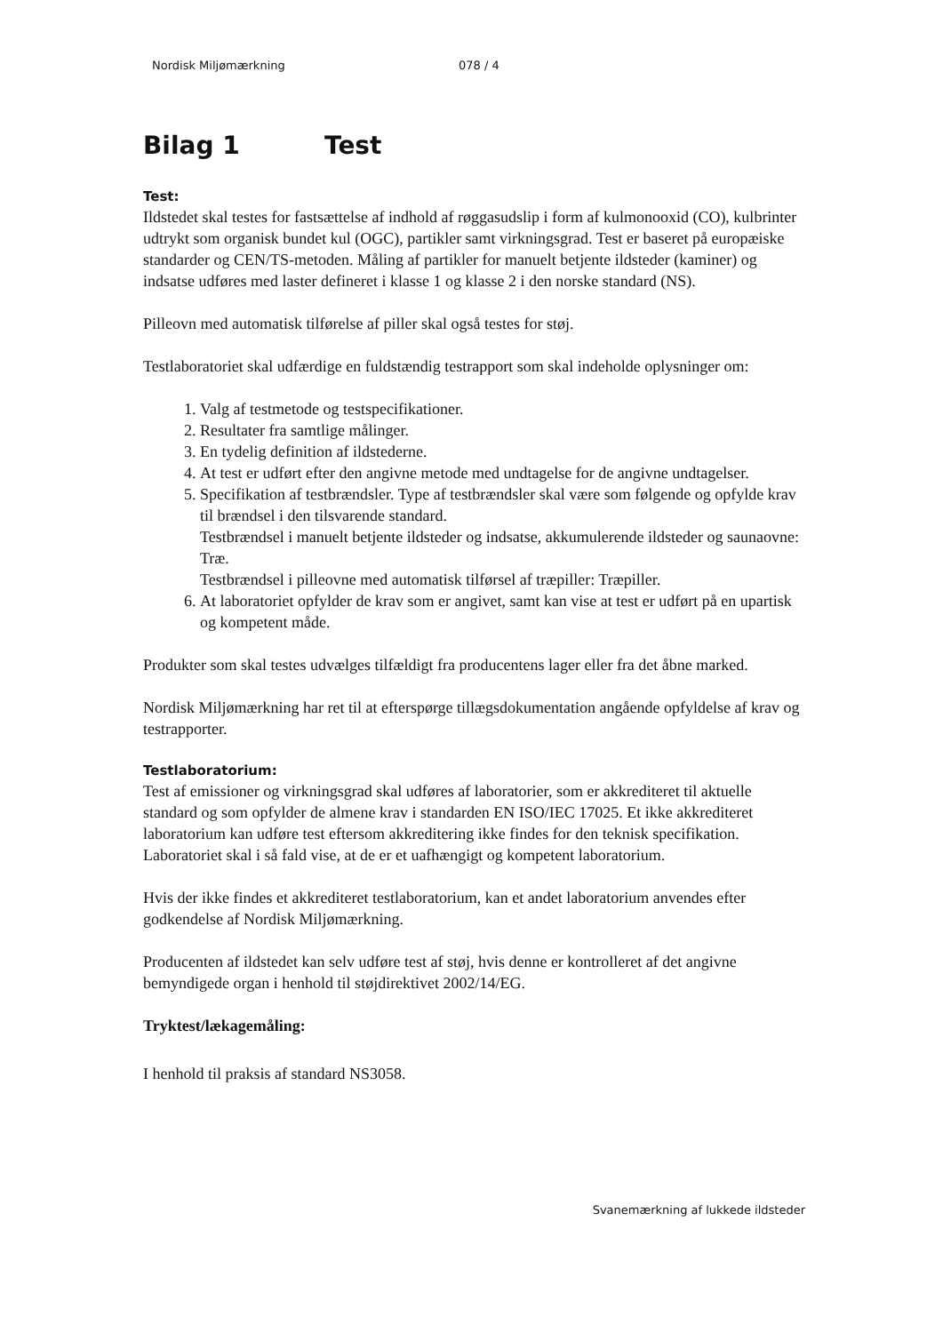Nordisk Miljømærkning 078 / 4
Bilag 1 Test
Test:
Ildstedet skal testes for fastsættelse af indhold af røggasudslip i form af kulmonooxid (CO), kulbrinter udtrykt som organisk bundet kul (OGC), partikler samt virkningsgrad. Test er baseret på europæiske standarder og CEN/TS-metoden. Måling af partikler for manuelt betjente ildsteder (kaminer) og indsatse udføres med laster defineret i klasse 1 og klasse 2 i den norske standard (NS).
Pilleovn med automatisk tilførelse af piller skal også testes for støj.
Testlaboratoriet skal udfærdige en fuldstændig testrapport som skal indeholde oplysninger om:
1. Valg af testmetode og testspecifikationer.
2. Resultater fra samtlige målinger.
3. En tydelig definition af ildstederne.
4. At test er udført efter den angivne metode med undtagelse for de angivne undtagelser.
5. Specifikation af testbrændsler. Type af testbrændsler skal være som følgende og opfylde krav til brændsel i den tilsvarende standard.
Testbrændsel i manuelt betjente ildsteder og indsatse, akkumulerende ildsteder og saunaovne: Træ.
Testbrændsel i pilleovne med automatisk tilførsel af træpiller: Træpiller.
6. At laboratoriet opfylder de krav som er angivet, samt kan vise at test er udført på en upartisk og kompetent måde.
Produkter som skal testes udvælges tilfældigt fra producentens lager eller fra det åbne marked.
Nordisk Miljømærkning har ret til at efterspørge tillægsdokumentation angående opfyldelse af krav og testrapporter.
Testlaboratorium:
Test af emissioner og virkningsgrad skal udføres af laboratorier, som er akkrediteret til aktuelle standard og som opfylder de almene krav i standarden EN ISO/IEC 17025. Et ikke akkrediteret laboratorium kan udføre test eftersom akkreditering ikke findes for den teknisk specifikation. Laboratoriet skal i så fald vise, at de er et uafhængigt og kompetent laboratorium.
Hvis der ikke findes et akkrediteret testlaboratorium, kan et andet laboratorium anvendes efter godkendelse af Nordisk Miljømærkning.
Producenten af ildstedet kan selv udføre test af støj, hvis denne er kontrolleret af det angivne bemyndigede organ i henhold til støjdirektivet 2002/14/EG.
Tryktest/lækagemåling:
I henhold til praksis af standard NS3058.
Svanemærkning af lukkede ildsteder